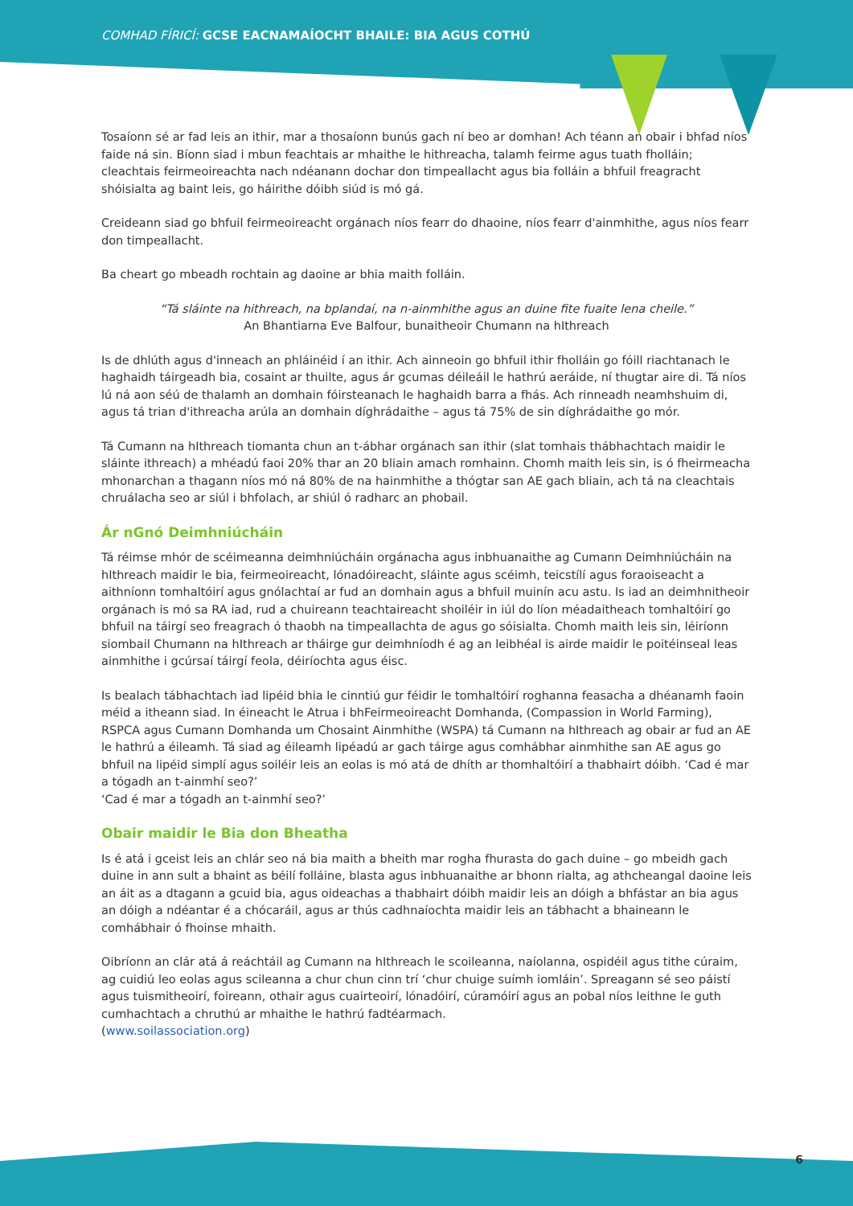COMHAD FÍRICÍ: GCSE EACNAMAÍOCHT BHAILE: BIA AGUS COTHÚ
Tosaíonn sé ar fad leis an ithir, mar a thosaíonn bunús gach ní beo ar domhan! Ach téann an obair i bhfad níos faide ná sin. Bíonn siad i mbun feachtais ar mhaithe le hithreacha, talamh feirme agus tuath fholláin; cleachtais feirmeoireachta nach ndéanann dochar don timpeallacht agus bia folláin a bhfuil freagracht shóisialta ag baint leis, go háirithe dóibh siúd is mó gá.
Creideann siad go bhfuil feirmeoireacht orgánach níos fearr do dhaoine, níos fearr d'ainmhithe, agus níos fearr don timpeallacht.
Ba cheart go mbeadh rochtain ag daoine ar bhia maith folláin.
“Tá sláinte na hithreach, na bplandaí, na n-ainmhithe agus an duine fite fuaite lena cheile.”
An Bhantiarna Eve Balfour, bunaitheoir Chumann na hIthreach
Is de dhlúth agus d'inneach an phláinéid í an ithir. Ach ainneoin go bhfuil ithir fholláin go fóill riachtanach le haghaidh táirgeadh bia, cosaint ar thuilte, agus ár gcumas déileáil le hathrú aeráide, ní thugtar aire di. Tá níos lú ná aon séú de thalamh an domhain fóirsteanach le haghaidh barra a fhás. Ach rinneadh neamhshuim di, agus tá trian d'ithreacha arúla an domhain díghrádaithe – agus tá 75% de sin díghrádaithe go mór.
Tá Cumann na hIthreach tiomanta chun an t-ábhar orgánach san ithir (slat tomhais thábhachtach maidir le sláinte ithreach) a mhéadú faoi 20% thar an 20 bliain amach romhainn. Chomh maith leis sin, is ó fheirmeacha mhonarchan a thagann níos mó ná 80% de na hainmhithe a thógtar san AE gach bliain, ach tá na cleachtais chruálacha seo ar siúl i bhfolach, ar shiúl ó radharc an phobail.
Ár nGnó Deimhniúcháin
Tá réimse mhór de scéimeanna deimhniúcháin orgánacha agus inbhuanaithe ag Cumann Deimhniúcháin na hIthreach maidir le bia, feirmeoireacht, lónadóireacht, sláinte agus scéimh, teicstílí agus foraoiseacht a aithníonn tomhaltóirí agus gnólachtaí ar fud an domhain agus a bhfuil muinín acu astu. Is iad an deimhnitheoir orgánach is mó sa RA iad, rud a chuireann teachtaireacht shoiléir in iúl do líon méadaitheach tomhaltóirí go bhfuil na táirgí seo freagrach ó thaobh na timpeallachta de agus go sóisialta. Chomh maith leis sin, léiríonn siombail Chumann na hIthreach ar tháirge gur deimhníodh é ag an leibhéal is airde maidir le poitéinseal leas ainmhithe i gcúrsaí táirgí feola, déiríochta agus éisc.
Is bealach tábhachtach iad lipéid bhia le cinntiú gur féidir le tomhaltóirí roghanna feasacha a dhéanamh faoin méid a itheann siad. In éineacht le Atrua i bhFeirmeoireacht Domhanda, (Compassion in World Farming), RSPCA agus Cumann Domhanda um Chosaint Ainmhithe (WSPA) tá Cumann na hIthreach ag obair ar fud an AE le hathrú a éileamh. Tá siad ag éileamh lipéadú ar gach táirge agus comhábhar ainmhithe san AE agus go bhfuil na lipéid simplí agus soiléir leis an eolas is mó atá de dhíth ar thomhaltóirí a thabhairt dóibh. ‘Cad é mar a tógadh an t-ainmhí seo?’
‘Cad é mar a tógadh an t-ainmhí seo?’
Obair maidir le Bia don Bheatha
Is é atá i gceist leis an chlár seo ná bia maith a bheith mar rogha fhurasta do gach duine – go mbeidh gach duine in ann sult a bhaint as béilí folláine, blasta agus inbhuanaithe ar bhonn rialta, ag athcheangal daoine leis an áit as a dtagann a gcuid bia, agus oideachas a thabhairt dóibh maidir leis an dóigh a bhfástar an bia agus an dóigh a ndéantar é a chócaráil, agus ar thús cadhnaíochta maidir leis an tábhacht a bhaineann le comhábhair ó fhoinse mhaith.
Oibríonn an clár atá á reáchtáil ag Cumann na hIthreach le scoileanna, naíolanna, ospidéil agus tithe cúraim, ag cuidiú leo eolas agus scileanna a chur chun cinn trí ‘chur chuige suímh iomláin’. Spreagann sé seo páistí agus tuismitheoirí, foireann, othair agus cuairteoirí, lónadóirí, cúramóirí agus an pobal níos leithne le guth cumhachtach a chruthú ar mhaithe le hathrú fadtéarmach.
(www.soilassociation.org)
6